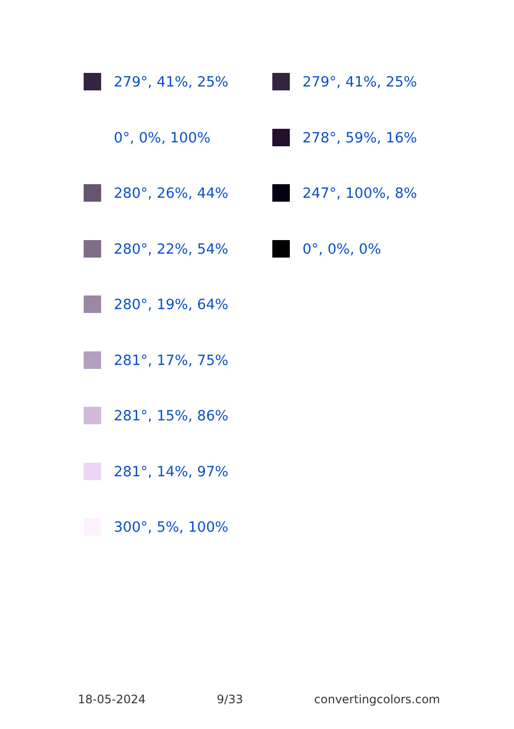279°, 41%, 25%
0°, 0%, 100%
280°, 26%, 44%
280°, 22%, 54%
280°, 19%, 64%
281°, 17%, 75%
281°, 15%, 86%
281°, 14%, 97%
300°, 5%, 100%
279°, 41%, 25%
278°, 59%, 16%
247°, 100%, 8%
0°, 0%, 0%
18-05-2024 9/33 convertingcolors.com